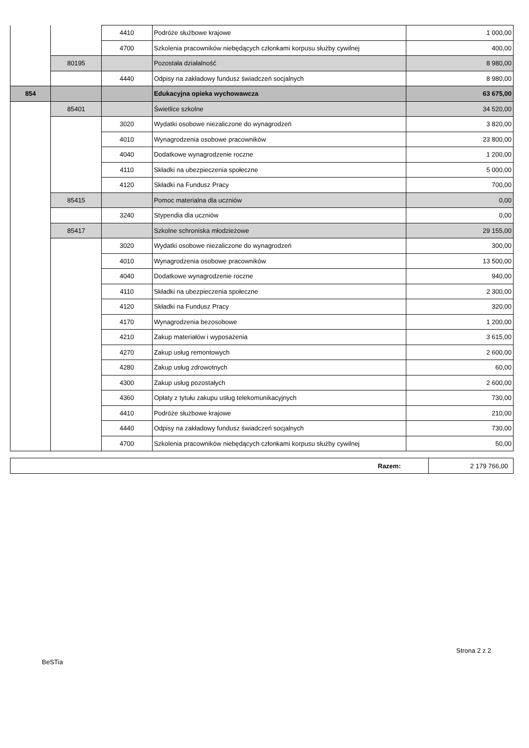| | | 4410 | Podróże służbowe krajowe | 1 000,00 |
| | | 4700 | Szkolenia pracowników niebędących członkami korpusu służby cywilnej | 400,00 |
| | 80195 | | Pozostała działalność | 8 980,00 |
| | | 4440 | Odpisy na zakładowy fundusz świadczeń socjalnych | 8 980,00 |
| 854 | | | Edukacyjna opieka wychowawcza | 63 675,00 |
| | 85401 | | Świetlice szkolne | 34 520,00 |
| | | 3020 | Wydatki osobowe niezaliczone do wynagrodzeń | 3 820,00 |
| | | 4010 | Wynagrodzenia osobowe pracowników | 23 800,00 |
| | | 4040 | Dodatkowe wynagrodzenie roczne | 1 200,00 |
| | | 4110 | Składki na ubezpieczenia społeczne | 5 000,00 |
| | | 4120 | Składki na Fundusz Pracy | 700,00 |
| | 85415 | | Pomoc materialna dla uczniów | 0,00 |
| | | 3240 | Stypendia dla uczniów | 0,00 |
| | 85417 | | Szkolne schroniska młodzieżowe | 29 155,00 |
| | | 3020 | Wydatki osobowe niezaliczone do wynagrodzeń | 300,00 |
| | | 4010 | Wynagrodzenia osobowe pracowników | 13 500,00 |
| | | 4040 | Dodatkowe wynagrodzenie roczne | 940,00 |
| | | 4110 | Składki na ubezpieczenia społeczne | 2 300,00 |
| | | 4120 | Składki na Fundusz Pracy | 320,00 |
| | | 4170 | Wynagrodzenia bezosobowe | 1 200,00 |
| | | 4210 | Zakup materiałów i wyposażenia | 3 615,00 |
| | | 4270 | Zakup usług remontowych | 2 600,00 |
| | | 4280 | Zakup usług zdrowotnych | 60,00 |
| | | 4300 | Zakup usług pozostałych | 2 600,00 |
| | | 4360 | Opłaty z tytułu zakupu usług telekomunikacyjnych | 730,00 |
| | | 4410 | Podróże służbowe krajowe | 210,00 |
| | | 4440 | Odpisy na zakładowy fundusz świadczeń socjalnych | 730,00 |
| | | 4700 | Szkolenia pracowników niebędących członkami korpusu służby cywilnej | 50,00 |
| Razem: | 2 179 766,00 |
Strona 2 z 2
BeSTia